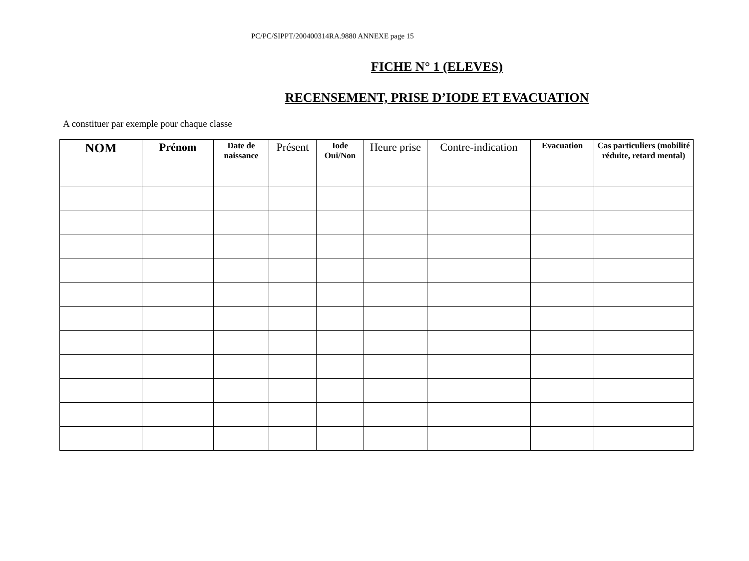PC/PC/SIPPT/200400314RA.9880 ANNEXE page 15
FICHE N° 1 (ELEVES)
RECENSEMENT, PRISE D’IODE ET EVACUATION
A constituer par exemple pour chaque classe
| NOM | Prénom | Date de naissance | Présent | Iode Oui/Non | Heure prise | Contre-indication | Evacuation | Cas particuliers (mobilité réduite, retard mental) |
| --- | --- | --- | --- | --- | --- | --- | --- | --- |